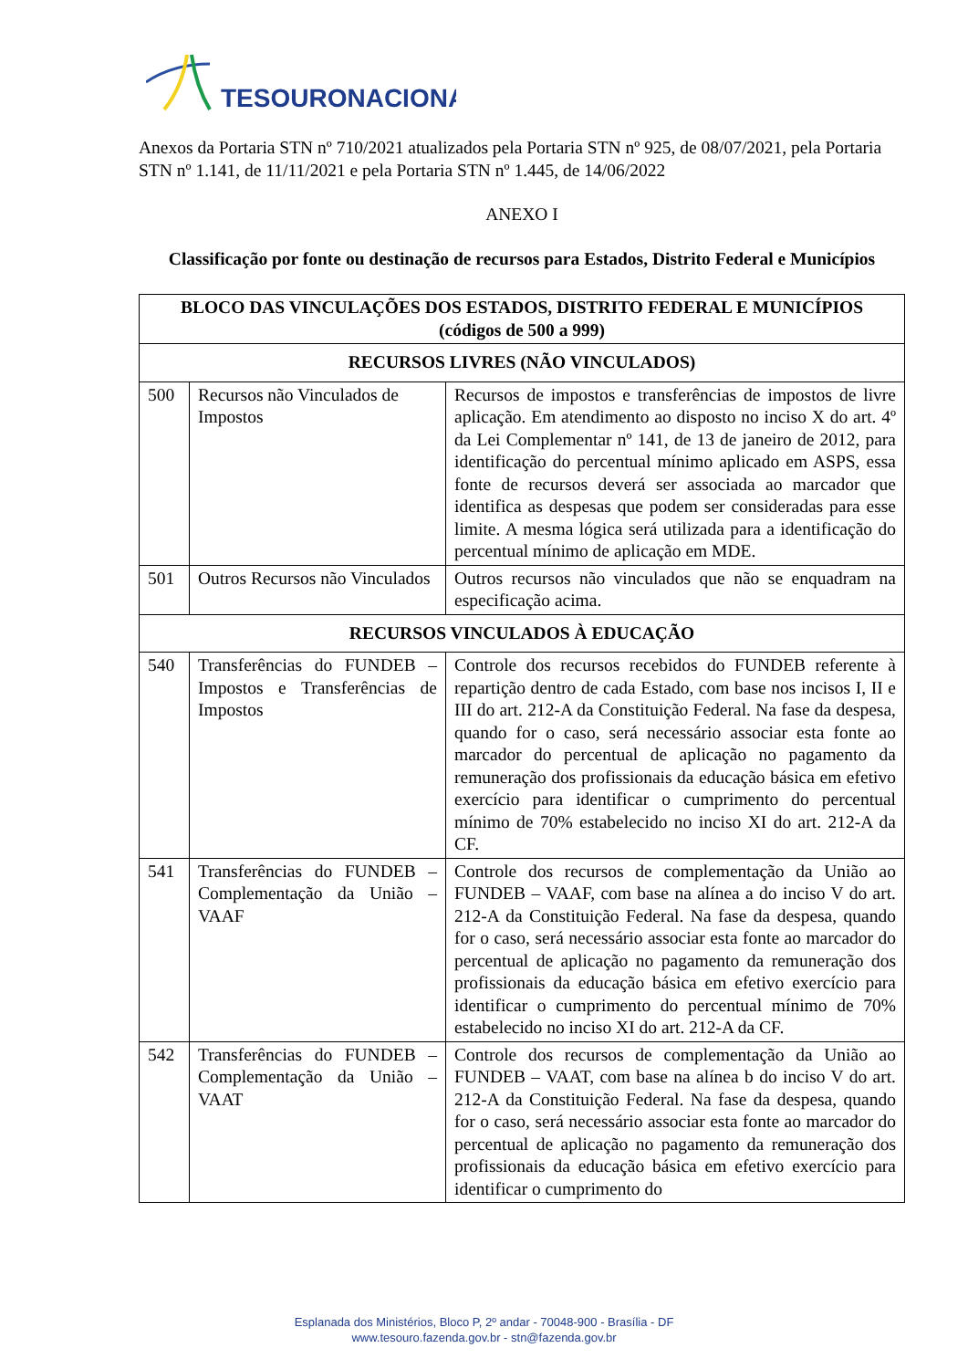TESOURONACIONAL
Anexos da Portaria STN nº 710/2021 atualizados pela Portaria STN nº 925, de 08/07/2021, pela Portaria STN nº 1.141, de 11/11/2021 e pela Portaria STN nº 1.445, de 14/06/2022
ANEXO I
Classificação por fonte ou destinação de recursos para Estados, Distrito Federal e Municípios
| BLOCO DAS VINCULAÇÕES DOS ESTADOS, DISTRITO FEDERAL E MUNICÍPIOS (códigos de 500 a 999) | | |
| RECURSOS LIVRES (NÃO VINCULADOS) | | |
| 500 | Recursos não Vinculados de Impostos | Recursos de impostos e transferências de impostos de livre aplicação. Em atendimento ao disposto no inciso X do art. 4º da Lei Complementar nº 141, de 13 de janeiro de 2012, para identificação do percentual mínimo aplicado em ASPS, essa fonte de recursos deverá ser associada ao marcador que identifica as despesas que podem ser consideradas para esse limite. A mesma lógica será utilizada para a identificação do percentual mínimo de aplicação em MDE. |
| 501 | Outros Recursos não Vinculados | Outros recursos não vinculados que não se enquadram na especificação acima. |
| RECURSOS VINCULADOS À EDUCAÇÃO | | |
| 540 | Transferências do FUNDEB – Impostos e Transferências de Impostos | Controle dos recursos recebidos do FUNDEB referente à repartição dentro de cada Estado, com base nos incisos I, II e III do art. 212-A da Constituição Federal. Na fase da despesa, quando for o caso, será necessário associar esta fonte ao marcador do percentual de aplicação no pagamento da remuneração dos profissionais da educação básica em efetivo exercício para identificar o cumprimento do percentual mínimo de 70% estabelecido no inciso XI do art. 212-A da CF. |
| 541 | Transferências do FUNDEB – Complementação da União – VAAF | Controle dos recursos de complementação da União ao FUNDEB – VAAF, com base na alínea a do inciso V do art. 212-A da Constituição Federal. Na fase da despesa, quando for o caso, será necessário associar esta fonte ao marcador do percentual de aplicação no pagamento da remuneração dos profissionais da educação básica em efetivo exercício para identificar o cumprimento do percentual mínimo de 70% estabelecido no inciso XI do art. 212-A da CF. |
| 542 | Transferências do FUNDEB – Complementação da União – VAAT | Controle dos recursos de complementação da União ao FUNDEB – VAAT, com base na alínea b do inciso V do art. 212-A da Constituição Federal. Na fase da despesa, quando for o caso, será necessário associar esta fonte ao marcador do percentual de aplicação no pagamento da remuneração dos profissionais da educação básica em efetivo exercício para identificar o cumprimento do |
Esplanada dos Ministérios, Bloco P, 2º andar - 70048-900 - Brasília - DF
www.tesouro.fazenda.gov.br - stn@fazenda.gov.br